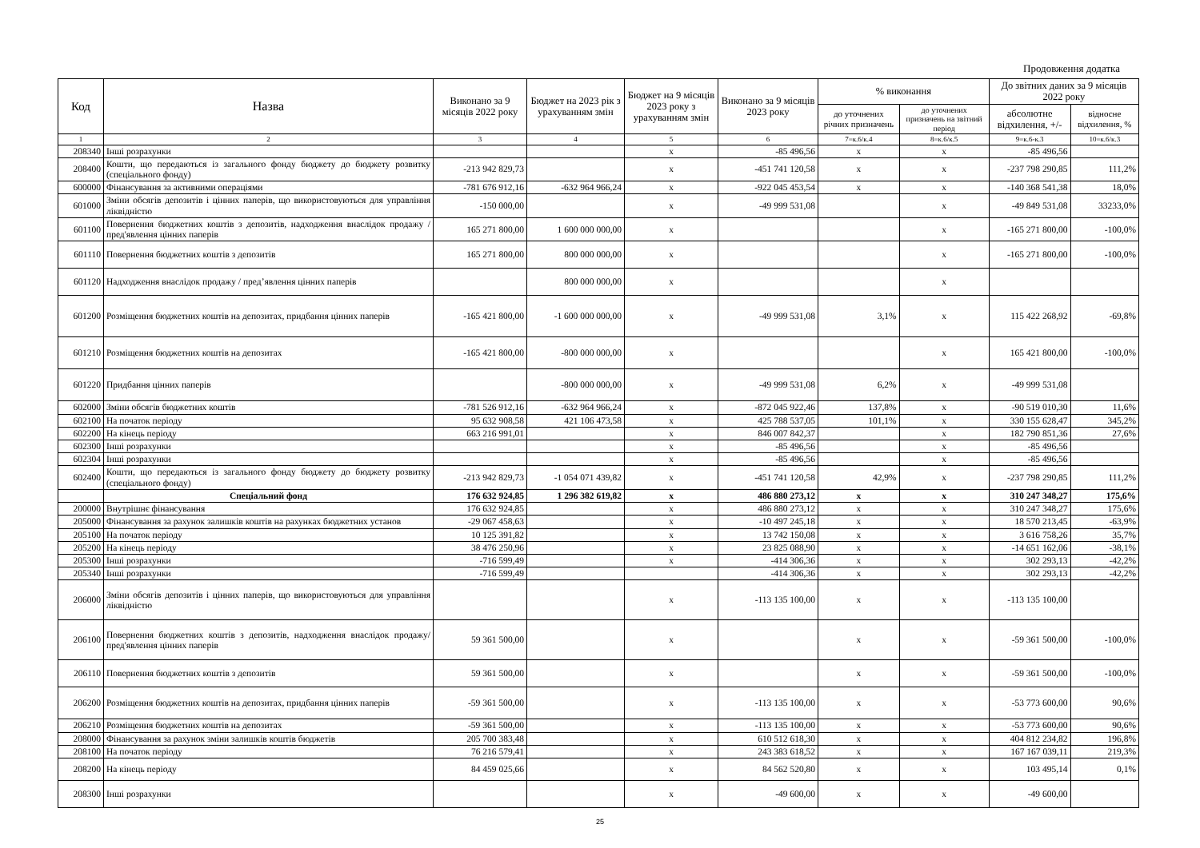Продовження додатка
| Код | Назва | Виконано за 9 місяців 2022 року | Бюджет на 2023 рік з урахуванням змін | Бюджет на 9 місяців 2023 року з урахуванням змін | Виконано за 9 місяців 2023 року | % виконання | | До звітних даних за 9 місяців 2022 року | |
| --- | --- | --- | --- | --- | --- | --- | --- | --- | --- |
| | | | | | | до уточнених річних призначень | до уточнених призначень на звітний період | абсолютне відхилення, +/- | відносне відхилення, % |
| 1 | 2 | 3 | 4 | 5 | 6 | 7=к.6/к.4 | 8=к.6/к.5 | 9=к.6-к.3 | 10=к.6/к.3 |
| 208340 | Інші розрахунки | | | х | -85 496,56 | х | х | -85 496,56 | |
| 208400 | Кошти, що передаються із загального фонду бюджету до бюджету розвитку (спеціального фонду) | -213 942 829,73 | | х | -451 741 120,58 | х | х | -237 798 290,85 | 111,2% |
| 600000 | Фінансування за активними операціями | -781 676 912,16 | -632 964 966,24 | х | -922 045 453,54 | х | х | -140 368 541,38 | 18,0% |
| 601000 | Зміни обсягів депозитів і цінних паперів, що використовуються для управління ліквідністю | -150 000,00 | | х | -49 999 531,08 | | х | -49 849 531,08 | 33233,0% |
| 601100 | Повернення бюджетних коштів з депозитів, надходження внаслідок продажу / пред'явлення цінних паперів | 165 271 800,00 | 1 600 000 000,00 | х | | | х | -165 271 800,00 | -100,0% |
| 601110 | Повернення бюджетних коштів з депозитів | 165 271 800,00 | 800 000 000,00 | х | | | х | -165 271 800,00 | -100,0% |
| 601120 | Надходження внаслідок продажу / пред’явлення цінних паперів | | 800 000 000,00 | х | | | х | | |
| 601200 | Розміщення бюджетних коштів на депозитах, придбання цінних паперів | -165 421 800,00 | -1 600 000 000,00 | х | -49 999 531,08 | 3,1% | х | 115 422 268,92 | -69,8% |
| 601210 | Розміщення бюджетних коштів на депозитах | -165 421 800,00 | -800 000 000,00 | х | | | х | 165 421 800,00 | -100,0% |
| 601220 | Придбання цінних паперів | | -800 000 000,00 | х | -49 999 531,08 | 6,2% | х | -49 999 531,08 | |
| 602000 | Зміни обсягів бюджетних коштів | -781 526 912,16 | -632 964 966,24 | х | -872 045 922,46 | 137,8% | х | -90 519 010,30 | 11,6% |
| 602100 | На початок періоду | 95 632 908,58 | 421 106 473,58 | х | 425 788 537,05 | 101,1% | х | 330 155 628,47 | 345,2% |
| 602200 | На кінець періоду | 663 216 991,01 | | х | 846 007 842,37 | | х | 182 790 851,36 | 27,6% |
| 602300 | Інші розрахунки | | | х | -85 496,56 | | х | -85 496,56 | |
| 602304 | Інші розрахунки | | | х | -85 496,56 | | х | -85 496,56 | |
| 602400 | Кошти, що передаються із загального фонду бюджету до бюджету розвитку (спеціального фонду) | -213 942 829,73 | -1 054 071 439,82 | х | -451 741 120,58 | 42,9% | х | -237 798 290,85 | 111,2% |
| | Спеціальний фонд | 176 632 924,85 | 1 296 382 619,82 | х | 486 880 273,12 | х | х | 310 247 348,27 | 175,6% |
| 200000 | Внутрішнє фінансування | 176 632 924,85 | | х | 486 880 273,12 | х | х | 310 247 348,27 | 175,6% |
| 205000 | Фінансування за рахунок залишків коштів на рахунках бюджетних установ | -29 067 458,63 | | х | -10 497 245,18 | х | х | 18 570 213,45 | -63,9% |
| 205100 | На початок періоду | 10 125 391,82 | | х | 13 742 150,08 | х | х | 3 616 758,26 | 35,7% |
| 205200 | На кінець періоду | 38 476 250,96 | | х | 23 825 088,90 | х | х | -14 651 162,06 | -38,1% |
| 205300 | Інші розрахунки | -716 599,49 | | х | -414 306,36 | х | х | 302 293,13 | -42,2% |
| 205340 | Інші розрахунки | -716 599,49 | | | -414 306,36 | х | х | 302 293,13 | -42,2% |
| 206000 | Зміни обсягів депозитів і цінних паперів, що використовуються для управління ліквідністю | | | х | -113 135 100,00 | х | х | -113 135 100,00 | |
| 206100 | Повернення бюджетних коштів з депозитів, надходження внаслідок продажу/пред'явлення цінних паперів | 59 361 500,00 | | х | | х | х | -59 361 500,00 | -100,0% |
| 206110 | Повернення бюджетних коштів з депозитів | 59 361 500,00 | | х | | х | х | -59 361 500,00 | -100,0% |
| 206200 | Розміщення бюджетних коштів на депозитах, придбання цінних паперів | -59 361 500,00 | | х | -113 135 100,00 | х | х | -53 773 600,00 | 90,6% |
| 206210 | Розміщення бюджетних коштів на депозитах | -59 361 500,00 | | х | -113 135 100,00 | х | х | -53 773 600,00 | 90,6% |
| 208000 | Фінансування за рахунок зміни залишків коштів бюджетів | 205 700 383,48 | | х | 610 512 618,30 | х | х | 404 812 234,82 | 196,8% |
| 208100 | На початок періоду | 76 216 579,41 | | х | 243 383 618,52 | х | х | 167 167 039,11 | 219,3% |
| 208200 | На кінець періоду | 84 459 025,66 | | х | 84 562 520,80 | х | х | 103 495,14 | 0,1% |
| 208300 | Інші розрахунки | | | х | -49 600,00 | х | х | -49 600,00 | |
25